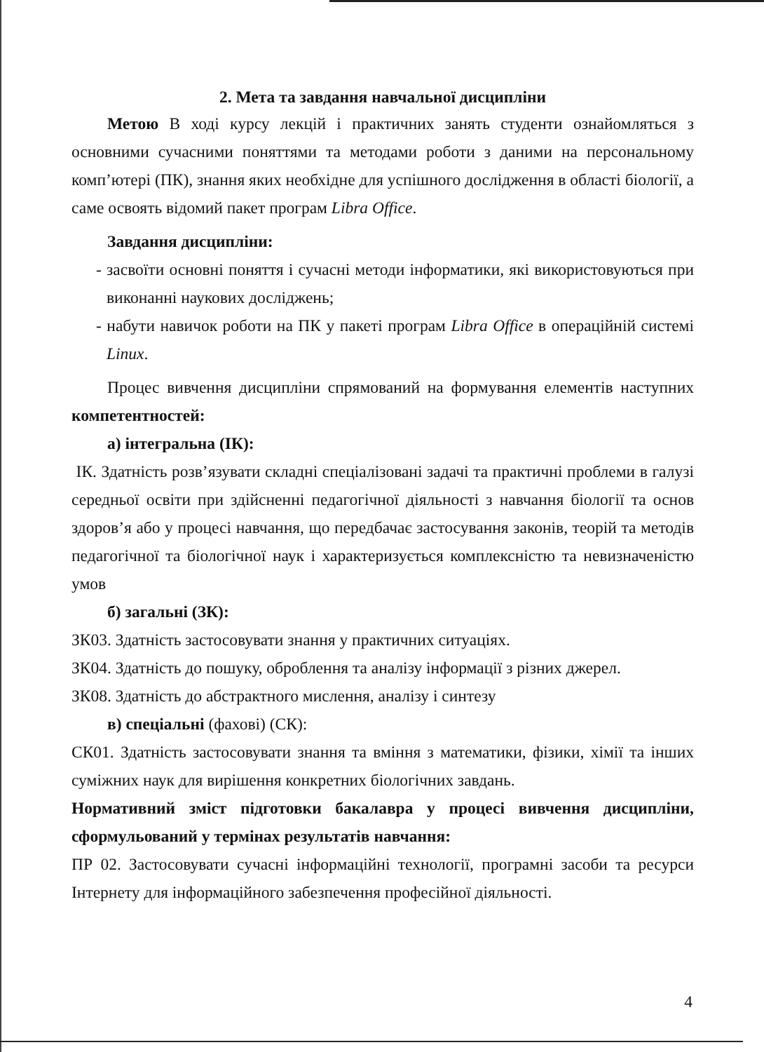2. Мета та завдання навчальної дисципліни
Метою В ході курсу лекцій і практичних занять студенти ознайомляться з основними сучасними поняттями та методами роботи з даними на персональному комп’ютері (ПК), знання яких необхідне для успішного дослідження в області біології, а саме освоять відомий пакет програм Libra Office.
Завдання дисципліни:
- засвоїти основні поняття і сучасні методи інформатики, які використовуються при виконанні наукових досліджень;
- набути навичок роботи на ПК у пакеті програм Libra Office в операційній системі Linux.
Процес вивчення дисципліни спрямований на формування елементів наступних компетентностей:
а) інтегральна (ІК):
ІК. Здатність розв’язувати складні спеціалізовані задачі та практичні проблеми в галузі середньої освіти при здійсненні педагогічної діяльності з навчання біології та основ здоров’я або у процесі навчання, що передбачає застосування законів, теорій та методів педагогічної та біологічної наук і характеризується комплексністю та невизначеністю умов
б) загальні (ЗК):
ЗК03. Здатність застосовувати знання у практичних ситуаціях.
ЗК04. Здатність до пошуку, оброблення та аналізу інформації з різних джерел.
ЗК08. Здатність до абстрактного мислення, аналізу і синтезу
в) спеціальні (фахові) (СК):
СК01. Здатність застосовувати знання та вміння з математики, фізики, хімії та інших суміжних наук для вирішення конкретних біологічних завдань.
Нормативний зміст підготовки бакалавра у процесі вивчення дисципліни, сформульований у термінах результатів навчання:
ПР 02. Застосовувати сучасні інформаційні технології, програмні засоби та ресурси Інтернету для інформаційного забезпечення професійної діяльності.
4